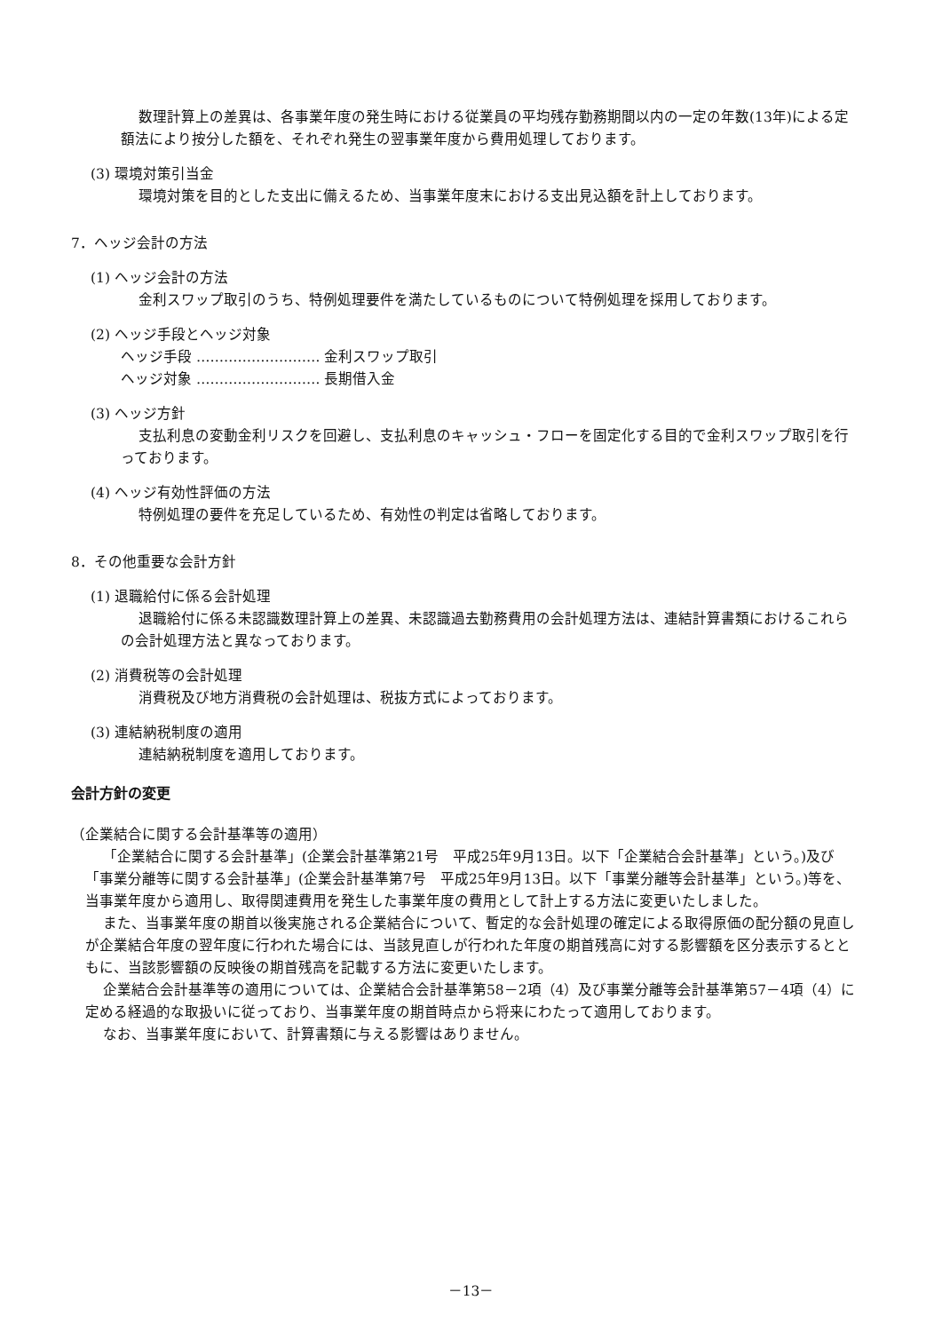数理計算上の差異は、各事業年度の発生時における従業員の平均残存勤務期間以内の一定の年数(13年)による定額法により按分した額を、それぞれ発生の翌事業年度から費用処理しております。
(3) 環境対策引当金
環境対策を目的とした支出に備えるため、当事業年度末における支出見込額を計上しております。
7．ヘッジ会計の方法
(1) ヘッジ会計の方法
金利スワップ取引のうち、特例処理要件を満たしているものについて特例処理を採用しております。
(2) ヘッジ手段とヘッジ対象
ヘッジ手段 ……………………… 金利スワップ取引
ヘッジ対象 ……………………… 長期借入金
(3) ヘッジ方針
支払利息の変動金利リスクを回避し、支払利息のキャッシュ・フローを固定化する目的で金利スワップ取引を行っております。
(4) ヘッジ有効性評価の方法
特例処理の要件を充足しているため、有効性の判定は省略しております。
8．その他重要な会計方針
(1) 退職給付に係る会計処理
退職給付に係る未認識数理計算上の差異、未認識過去勤務費用の会計処理方法は、連結計算書類におけるこれらの会計処理方法と異なっております。
(2) 消費税等の会計処理
消費税及び地方消費税の会計処理は、税抜方式によっております。
(3) 連結納税制度の適用
連結納税制度を適用しております。
会計方針の変更
（企業結合に関する会計基準等の適用）
「企業結合に関する会計基準」(企業会計基準第21号　平成25年9月13日。以下「企業結合会計基準」という。)及び「事業分離等に関する会計基準」(企業会計基準第7号　平成25年9月13日。以下「事業分離等会計基準」という。)等を、当事業年度から適用し、取得関連費用を発生した事業年度の費用として計上する方法に変更いたしました。
また、当事業年度の期首以後実施される企業結合について、暫定的な会計処理の確定による取得原価の配分額の見直しが企業結合年度の翌年度に行われた場合には、当該見直しが行われた年度の期首残高に対する影響額を区分表示するとともに、当該影響額の反映後の期首残高を記載する方法に変更いたします。
企業結合会計基準等の適用については、企業結合会計基準第58－2項（4）及び事業分離等会計基準第57－4項（4）に定める経過的な取扱いに従っており、当事業年度の期首時点から将来にわたって適用しております。
なお、当事業年度において、計算書類に与える影響はありません。
－13－